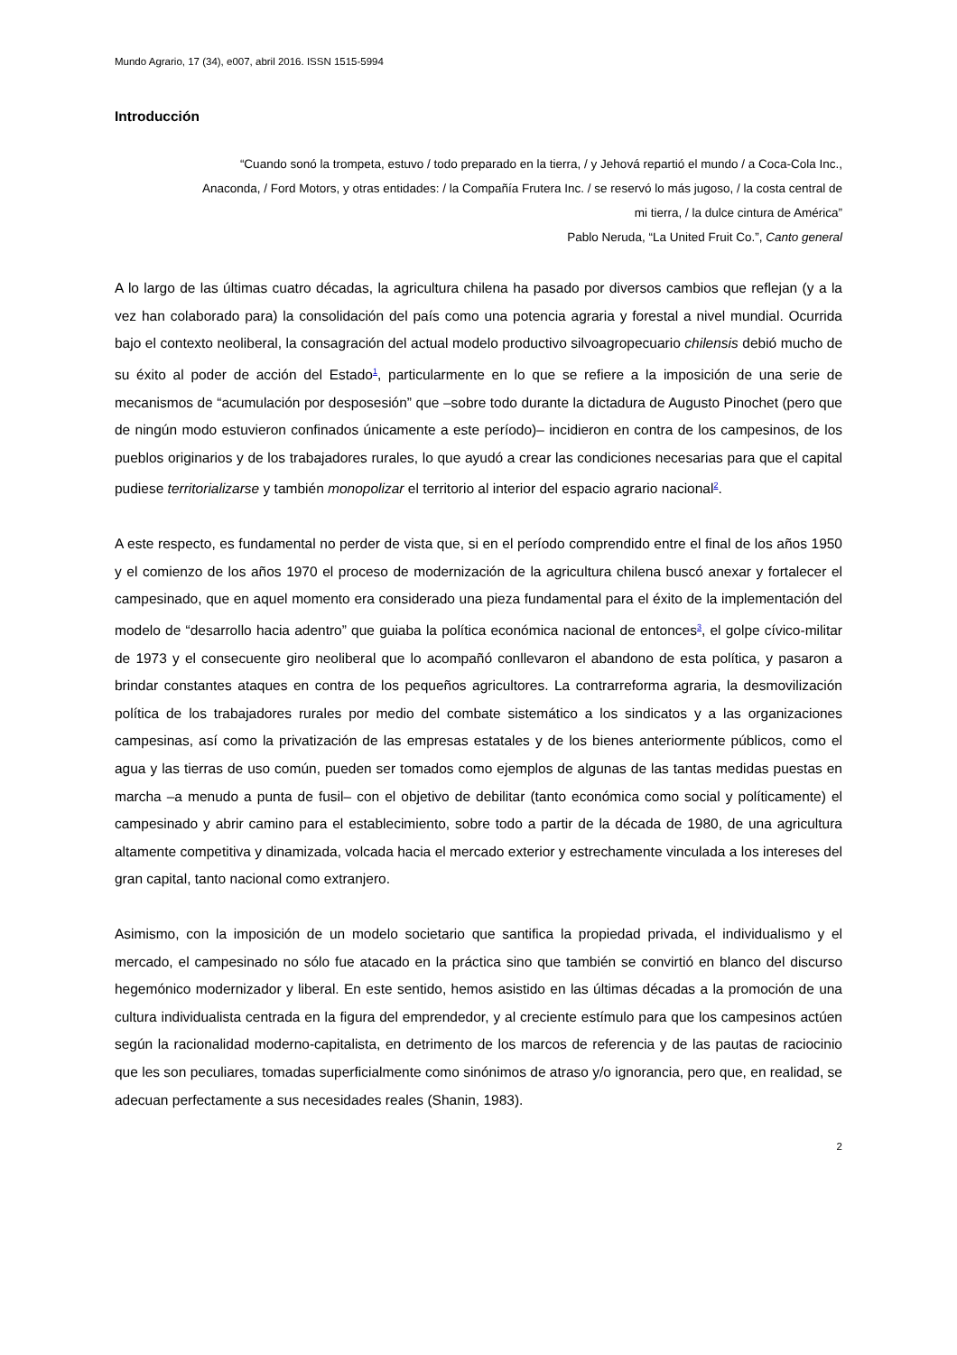Mundo Agrario, 17 (34), e007, abril 2016. ISSN 1515-5994
Introducción
“Cuando sonó la trompeta, estuvo / todo preparado en la tierra, / y Jehová repartió el mundo / a Coca-Cola Inc., Anaconda, / Ford Motors, y otras entidades: / la Compañía Frutera Inc. / se reservó lo más jugoso, / la costa central de mi tierra, / la dulce cintura de América”
Pablo Neruda, “La United Fruit Co.”, Canto general
A lo largo de las últimas cuatro décadas, la agricultura chilena ha pasado por diversos cambios que reflejan (y a la vez han colaborado para) la consolidación del país como una potencia agraria y forestal a nivel mundial. Ocurrida bajo el contexto neoliberal, la consagración del actual modelo productivo silvoagropecuario chilensis debió mucho de su éxito al poder de acción del Estado<sup>1</sup>, particularmente en lo que se refiere a la imposición de una serie de mecanismos de “acumulación por desposesión” que –sobre todo durante la dictadura de Augusto Pinochet (pero que de ningún modo estuvieron confinados únicamente a este período)– incidieron en contra de los campesinos, de los pueblos originarios y de los trabajadores rurales, lo que ayudó a crear las condiciones necesarias para que el capital pudiese territorializarse y también monopolizar el territorio al interior del espacio agrario nacional<sup>2</sup>.
A este respecto, es fundamental no perder de vista que, si en el período comprendido entre el final de los años 1950 y el comienzo de los años 1970 el proceso de modernización de la agricultura chilena buscó anexar y fortalecer el campesinado, que en aquel momento era considerado una pieza fundamental para el éxito de la implementación del modelo de “desarrollo hacia adentro” que guiaba la política económica nacional de entonces<sup>3</sup>, el golpe cívico-militar de 1973 y el consecuente giro neoliberal que lo acompañó conllevaron el abandono de esta política, y pasaron a brindar constantes ataques en contra de los pequeños agricultores. La contrarreforma agraria, la desmovilización política de los trabajadores rurales por medio del combate sistemático a los sindicatos y a las organizaciones campesinas, así como la privatización de las empresas estatales y de los bienes anteriormente públicos, como el agua y las tierras de uso común, pueden ser tomados como ejemplos de algunas de las tantas medidas puestas en marcha –a menudo a punta de fusil– con el objetivo de debilitar (tanto económica como social y políticamente) el campesinado y abrir camino para el establecimiento, sobre todo a partir de la década de 1980, de una agricultura altamente competitiva y dinamizada, volcada hacia el mercado exterior y estrechamente vinculada a los intereses del gran capital, tanto nacional como extranjero.
Asimismo, con la imposición de un modelo societario que santifica la propiedad privada, el individualismo y el mercado, el campesinado no sólo fue atacado en la práctica sino que también se convirtió en blanco del discurso hegemónico modernizador y liberal. En este sentido, hemos asistido en las últimas décadas a la promoción de una cultura individualista centrada en la figura del emprendedor, y al creciente estímulo para que los campesinos actúen según la racionalidad moderno-capitalista, en detrimento de los marcos de referencia y de las pautas de raciocinio que les son peculiares, tomadas superficialmente como sinónimos de atraso y/o ignorancia, pero que, en realidad, se adecuan perfectamente a sus necesidades reales (Shanin, 1983).
2